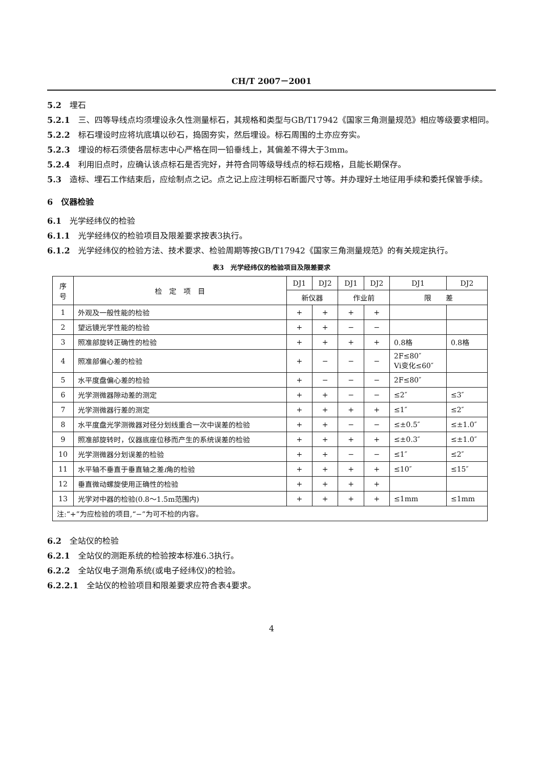CH/T 2007－2001
5.2　埋石
5.2.1　三、四等导线点均须埋设永久性测量标石，其规格和类型与GB/T17942《国家三角测量规范》相应等级要求相同。
5.2.2　标石埋设时应将坑底填以砂石，捣固夯实，然后埋设。标石周围的土亦应夯实。
5.2.3　埋设的标石须使各层标志中心严格在同一铅垂线上，其偏差不得大于3mm。
5.2.4　利用旧点时，应确认该点标石是否完好，并符合同等级导线点的标石规格，且能长期保存。
5.3　造标、埋石工作结束后，应绘制点之记。点之记上应注明标石断面尺寸等。并办理好土地征用手续和委托保管手续。
6　仪器检验
6.1　光学经纬仪的检验
6.1.1　光学经纬仪的检验项目及限差要求按表3执行。
6.1.2　光学经纬仪的检验方法、技术要求、检验周期等按GB/T17942《国家三角测量规范》的有关规定执行。
表3　光学经纬仪的检验项目及限差要求
| 序 号 | 检 定 项 目 | DJ1 | DJ2 | DJ1 | DJ2 | DJ1 | DJ2 |
| --- | --- | --- | --- | --- | --- | --- | --- |
| | | 新仪器 | | 作业前 | | 限 差 | |
| 1 | 外观及一般性能的检验 | + | + | + | + | | |
| 2 | 望远镜光学性能的检验 | + | + | − | − | | |
| 3 | 照准部旋转正确性的检验 | + | + | + | + | 0.8格 | 0.8格 |
| 4 | 照准部偏心差的检验 | + | − | − | − | 2F≤80″ Vi变化≤60″ | |
| 5 | 水平度盘偏心差的检验 | + | − | − | − | 2F≤80″ | |
| 6 | 光学测微器隙动差的测定 | + | + | − | − | ≤2″ | ≤3″ |
| 7 | 光学测微器行差的测定 | + | + | + | + | ≤1″ | ≤2″ |
| 8 | 水平度盘光学测微器对径分划线重合一次中误差的检验 | + | + | − | − | ≤±0.5″ | ≤±1.0″ |
| 9 | 照准部旋转时，仪器底座位移而产生的系统误差的检验 | + | + | + | + | ≤±0.3″ | ≤±1.0″ |
| 10 | 光学测微器分划误差的检验 | + | + | − | − | ≤1″ | ≤2″ |
| 11 | 水平轴不垂直于垂直轴之差 i 角的检验 | + | + | + | + | ≤10″ | ≤15″ |
| 12 | 垂直微动螺旋使用正确性的检验 | + | + | + | + | | |
| 13 | 光学对中器的检验(0.8～1.5m范围内) | + | + | + | + | ≤1mm | ≤1mm |
| 注:“+”为应检验的项目,“−”为可不检的内容。 | | | | | | | |
6.2　全站仪的检验
6.2.1　全站仪的测距系统的检验按本标准6.3执行。
6.2.2　全站仪电子测角系统(或电子经纬仪)的检验。
6.2.2.1　全站仪的检验项目和限差要求应符合表4要求。
4